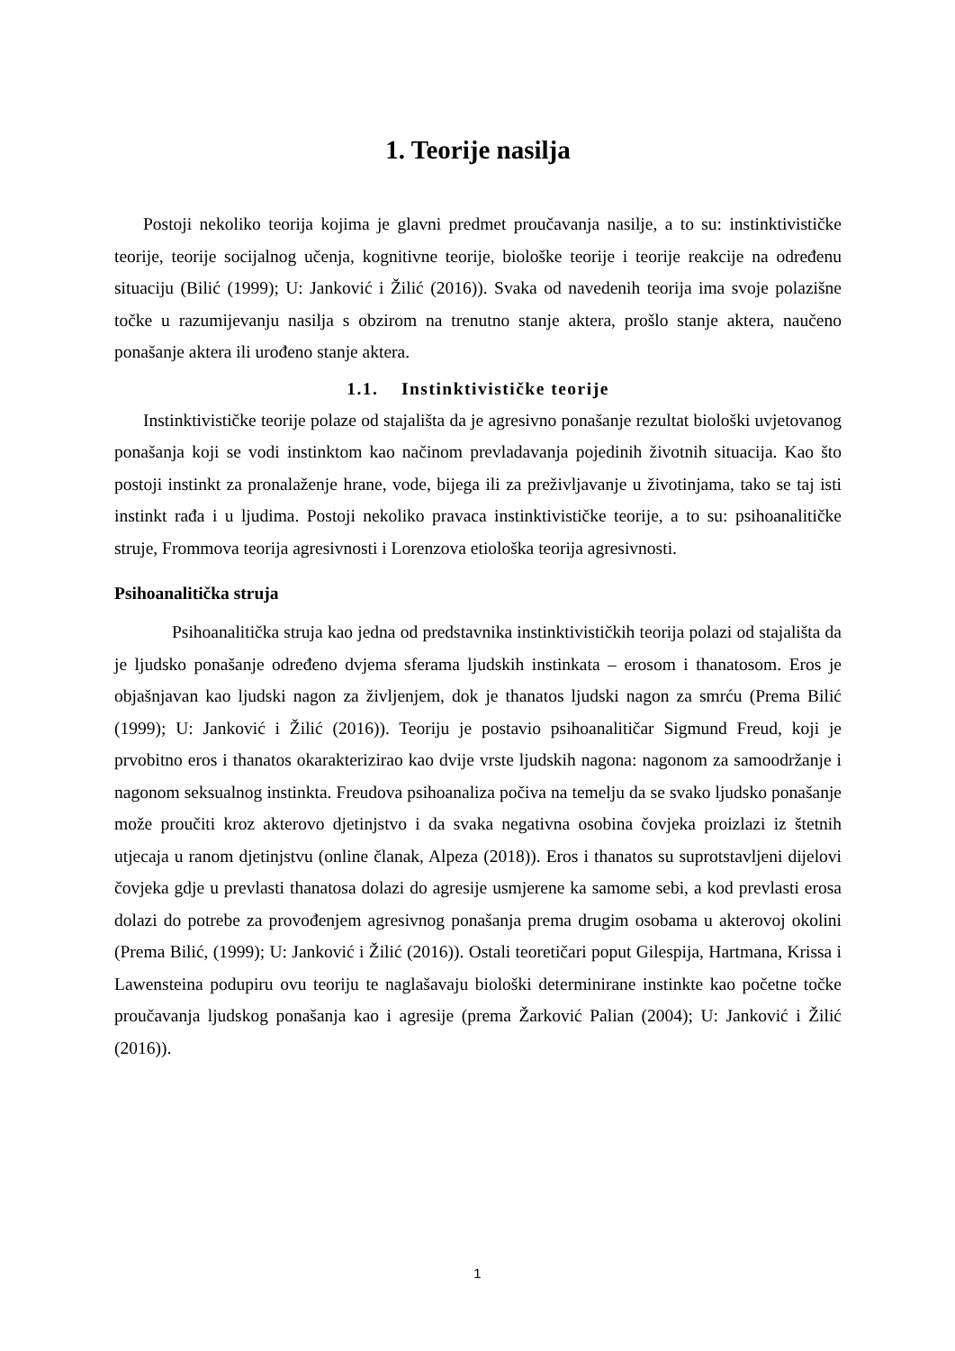1. Teorije nasilja
Postoji nekoliko teorija kojima je glavni predmet proučavanja nasilje, a to su: instinktivističke teorije, teorije socijalnog učenja, kognitivne teorije, biološke teorije i teorije reakcije na određenu situaciju (Bilić (1999); U: Janković i Žilić (2016)). Svaka od navedenih teorija ima svoje polazišne točke u razumijevanju nasilja s obzirom na trenutno stanje aktera, prošlo stanje aktera, naučeno ponašanje aktera ili urođeno stanje aktera.
1.1. Instinktivističke teorije
Instinktivističke teorije polaze od stajališta da je agresivno ponašanje rezultat biološki uvjetovanog ponašanja koji se vodi instinktom kao načinom prevladavanja pojedinih životnih situacija. Kao što postoji instinkt za pronalaženje hrane, vode, bijega ili za preživljavanje u životinjama, tako se taj isti instinkt rađa i u ljudima. Postoji nekoliko pravaca instinktivističke teorije, a to su: psihoanalitičke struje, Frommova teorija agresivnosti i Lorenzova etiološka teorija agresivnosti.
Psihoanalitička struja
Psihoanalitička struja kao jedna od predstavnika instinktivističkih teorija polazi od stajališta da je ljudsko ponašanje određeno dvjema sferama ljudskih instinkata – erosom i thanatosom. Eros je objašnjavan kao ljudski nagon za življenjem, dok je thanatos ljudski nagon za smrću (Prema Bilić (1999); U: Janković i Žilić (2016)). Teoriju je postavio psihoanalitičar Sigmund Freud, koji je prvobitno eros i thanatos okarakterizirao kao dvije vrste ljudskih nagona: nagonom za samoodržanje i nagonom seksualnog instinkta. Freudova psihoanaliza počiva na temelju da se svako ljudsko ponašanje može proučiti kroz akterovo djetinjstvo i da svaka negativna osobina čovjeka proizlazi iz štetnih utjecaja u ranom djetinjstvu (online članak, Alpeza (2018)). Eros i thanatos su suprotstavljeni dijelovi čovjeka gdje u prevlasti thanatosa dolazi do agresije usmjerene ka samome sebi, a kod prevlasti erosa dolazi do potrebe za provođenjem agresivnog ponašanja prema drugim osobama u akterovoj okolini (Prema Bilić, (1999); U: Janković i Žilić (2016)). Ostali teoretičari poput Gilespija, Hartmana, Krissa i Lawensteina podupiru ovu teoriju te naglašavaju biološki determinirane instinkte kao početne točke proučavanja ljudskog ponašanja kao i agresije (prema Žarković Palian (2004); U: Janković i Žilić (2016)).
1